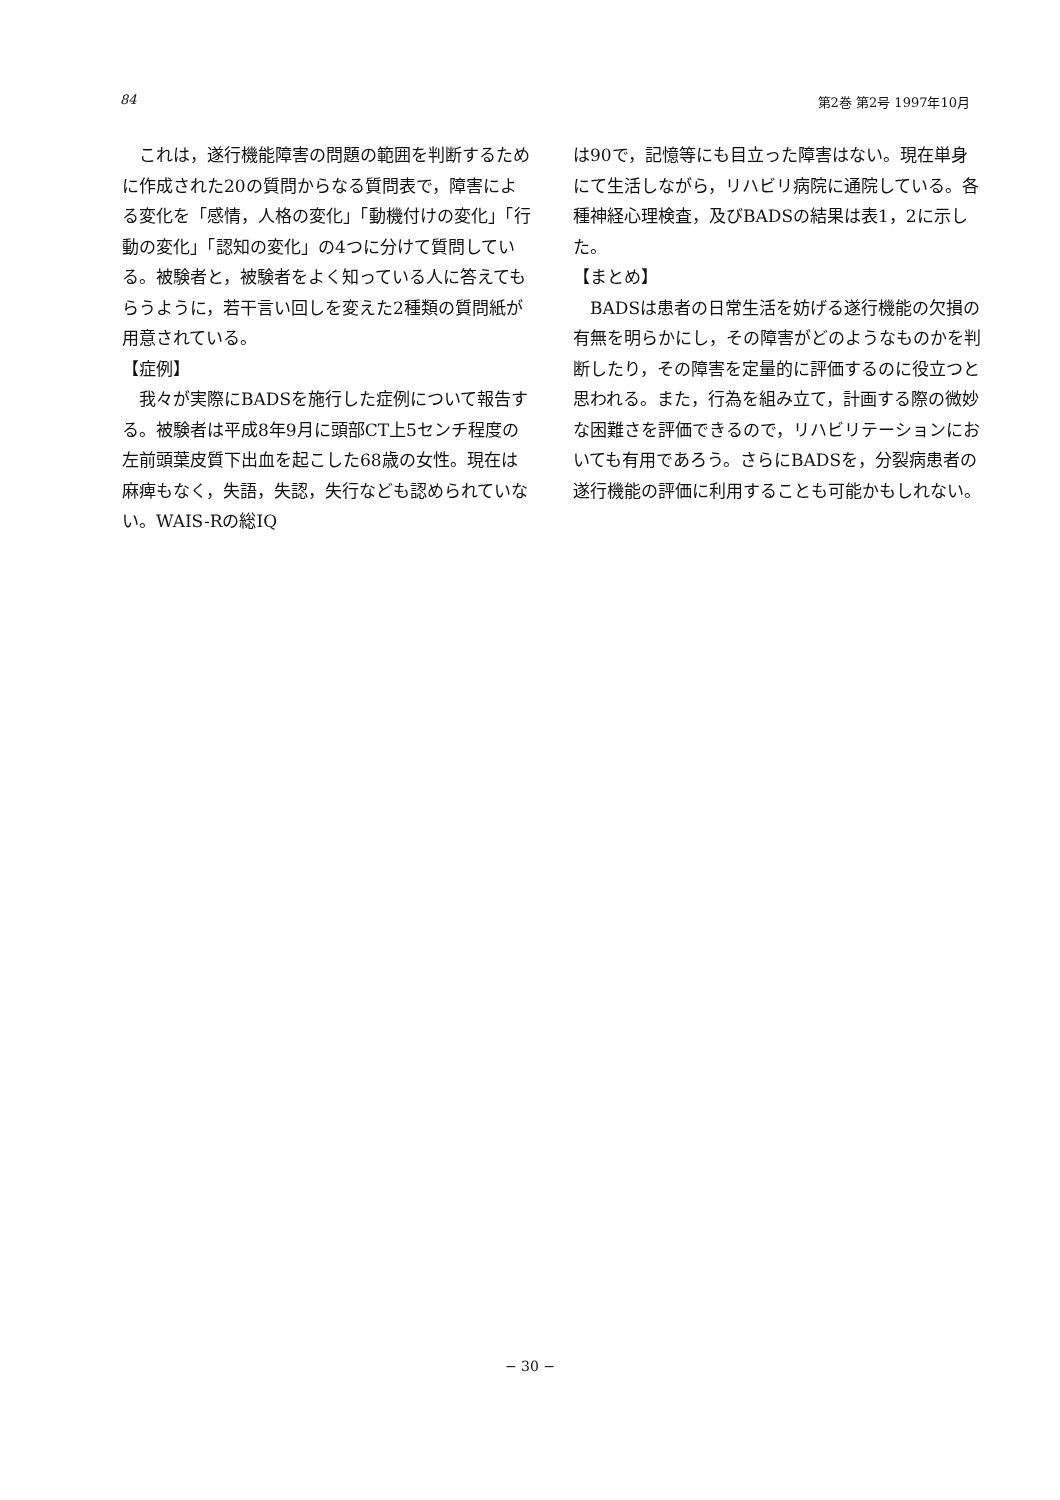84 第2巻 第2号 1997年10月
これは，遂行機能障害の問題の範囲を判断するために作成された20の質問からなる質問表で，障害による変化を「感情，人格の変化」「動機付けの変化」「行動の変化」「認知の変化」の4つに分けて質問している。被験者と，被験者をよく知っている人に答えてもらうように，若干言い回しを変えた2種類の質問紙が用意されている。
【症例】
我々が実際にBADSを施行した症例について報告する。被験者は平成8年9月に頭部CT上5センチ程度の左前頭葉皮質下出血を起こした68歳の女性。現在は麻痺もなく，失語，失認，失行なども認められていない。WAIS-Rの総IQ
は90で，記憶等にも目立った障害はない。現在単身にて生活しながら，リハビリ病院に通院している。各種神経心理検査，及びBADSの結果は表1，2に示した。
【まとめ】
BADSは患者の日常生活を妨げる遂行機能の欠損の有無を明らかにし，その障害がどのようなものかを判断したり，その障害を定量的に評価するのに役立つと思われる。また，行為を組み立て，計画する際の微妙な困難さを評価できるので，リハビリテーションにおいても有用であろう。さらにBADSを，分裂病患者の遂行機能の評価に利用することも可能かもしれない。
− 30 −